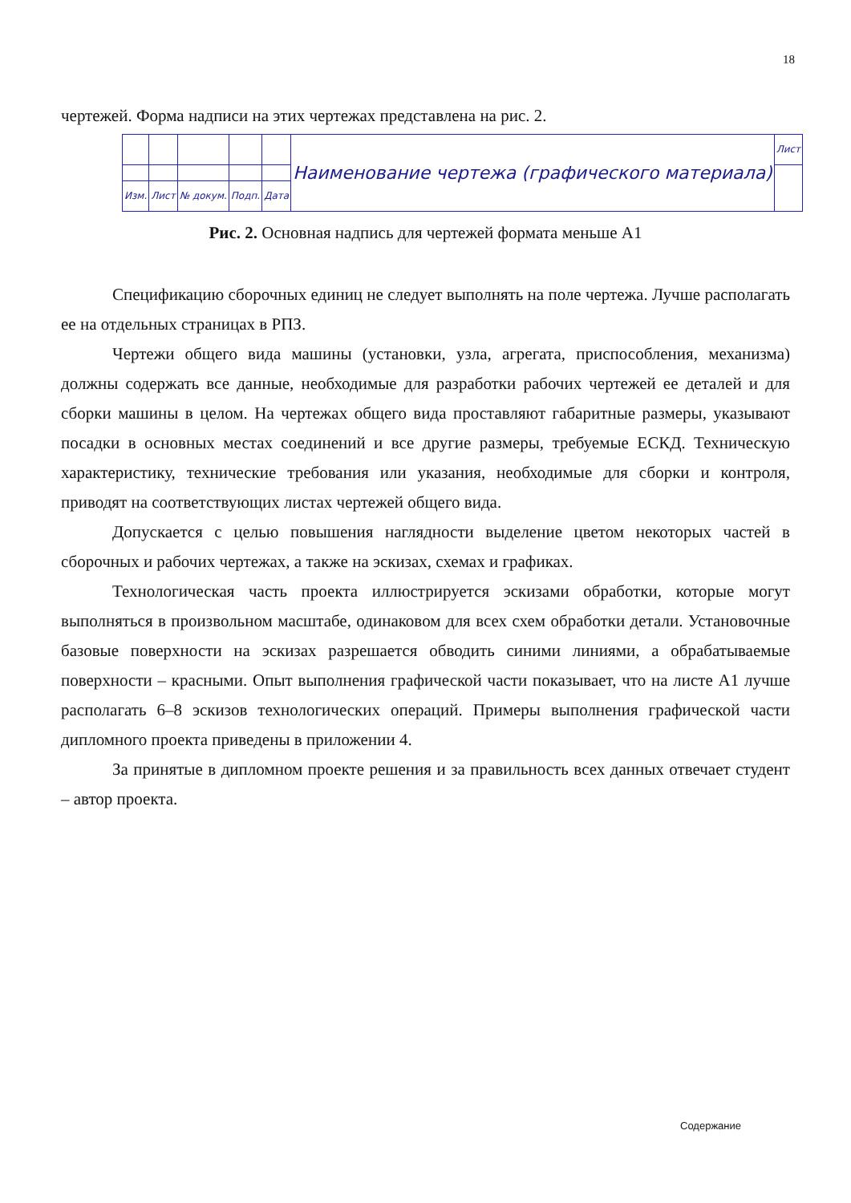18
чертежей. Форма надписи на этих чертежах представлена на рис. 2.
| | | | | | Наименование чертежа (графического материала) | Лист |
| Изм. | Лист | № докум. | Подп. | Дата | | |
Рис. 2. Основная надпись для чертежей формата меньше А1
Спецификацию сборочных единиц не следует выполнять на поле чертежа. Лучше располагать ее на отдельных страницах в РПЗ.
Чертежи общего вида машины (установки, узла, агрегата, приспособления, механизма) должны содержать все данные, необходимые для разработки рабочих чертежей ее деталей и для сборки машины в целом. На чертежах общего вида проставляют габаритные размеры, указывают посадки в основных местах соединений и все другие размеры, требуемые ЕСКД. Техническую характеристику, технические требования или указания, необходимые для сборки и контроля, приводят на соответствующих листах чертежей общего вида.
Допускается с целью повышения наглядности выделение цветом некоторых частей в сборочных и рабочих чертежах, а также на эскизах, схемах и графиках.
Технологическая часть проекта иллюстрируется эскизами обработки, которые могут выполняться в произвольном масштабе, одинаковом для всех схем обработки детали. Установочные базовые поверхности на эскизах разрешается обводить синими линиями, а обрабатываемые поверхности – красными. Опыт выполнения графической части показывает, что на листе А1 лучше располагать 6–8 эскизов технологических операций. Примеры выполнения графической части дипломного проекта приведены в приложении 4.
За принятые в дипломном проекте решения и за правильность всех данных отвечает студент – автор проекта.
Содержание